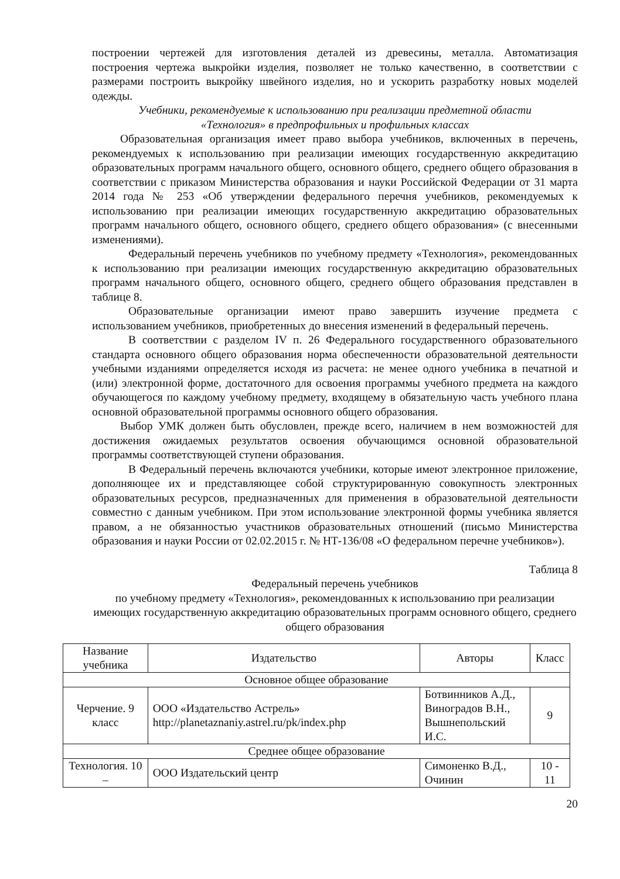построении чертежей для изготовления деталей из древесины, металла. Автоматизация построения чертежа выкройки изделия, позволяет не только качественно, в соответствии с размерами построить выкройку швейного изделия, но и ускорить разработку новых моделей одежды.
Учебники, рекомендуемые к использованию при реализации предметной области
«Технология» в предпрофильных и профильных классах
Образовательная организация имеет право выбора учебников, включенных в перечень, рекомендуемых к использованию при реализации имеющих государственную аккредитацию образовательных программ начального общего, основного общего, среднего общего образования в соответствии с приказом Министерства образования и науки Российской Федерации от 31 марта 2014 года № 253 «Об утверждении федерального перечня учебников, рекомендуемых к использованию при реализации имеющих государственную аккредитацию образовательных программ начального общего, основного общего, среднего общего образования» (с внесенными изменениями).
Федеральный перечень учебников по учебному предмету «Технология», рекомендованных к использованию при реализации имеющих государственную аккредитацию образовательных программ начального общего, основного общего, среднего общего образования представлен в таблице 8.
Образовательные организации имеют право завершить изучение предмета с использованием учебников, приобретенных до внесения изменений в федеральный перечень.
В соответствии с разделом IV п. 26 Федерального государственного образовательного стандарта основного общего образования норма обеспеченности образовательной деятельности учебными изданиями определяется исходя из расчета: не менее одного учебника в печатной и (или) электронной форме, достаточного для освоения программы учебного предмета на каждого обучающегося по каждому учебному предмету, входящему в обязательную часть учебного плана основной образовательной программы основного общего образования.
Выбор УМК должен быть обусловлен, прежде всего, наличием в нем возможностей для достижения ожидаемых результатов освоения обучающимся основной образовательной программы соответствующей ступени образования.
В Федеральный перечень включаются учебники, которые имеют электронное приложение, дополняющее их и представляющее собой структурированную совокупность электронных образовательных ресурсов, предназначенных для применения в образовательной деятельности совместно с данным учебником. При этом использование электронной формы учебника является правом, а не обязанностью участников образовательных отношений (письмо Министерства образования и науки России от 02.02.2015 г. № НТ-136/08 «О федеральном перечне учебников»).
Таблица 8
Федеральный перечень учебников
по учебному предмету «Технология», рекомендованных к использованию при реализации имеющих государственную аккредитацию образовательных программ основного общего, среднего общего образования
| Название учебника | Издательство | Авторы | Класс |
| --- | --- | --- | --- |
| Основное общее образование | | | |
| Черчение. 9 класс | ООО «Издательство Астрель» http://planetaznaniy.astrel.ru/pk/index.php | Ботвинников А.Д., Виноградов В.Н., Вышнепольский И.С. | 9 |
| Среднее общее образование | | | |
| Технология. 10 – | ООО Издательский центр | Симоненко В.Д., Очинин | 10 - 11 |
20